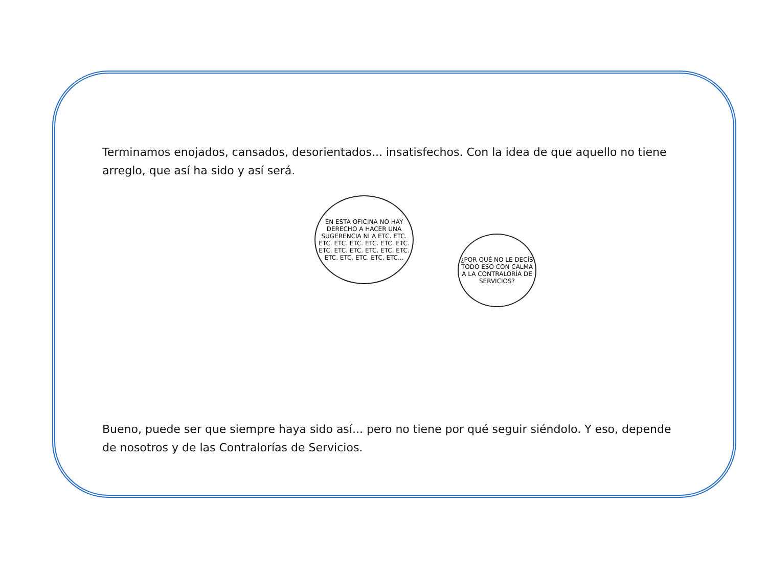Terminamos enojados, cansados, desorientados... insatisfechos. Con la idea de que aquello no tiene arreglo, que así ha sido y así será.
EN ESTA OFICINA NO HAY DERECHO A HACER UNA SUGERENCIA NI A ETC. ETC. ETC. ETC. ETC. ETC. ETC. ETC. ETC. ETC. ETC. ETC. ETC. ETC. ETC. ETC. ETC. ETC. ETC...
¿POR QUÉ NO LE DECÍS TODO ESO CON CALMA A LA CONTRALORÍA DE SERVICIOS?
Bueno, puede ser que siempre haya sido así... pero no tiene por qué seguir siéndolo. Y eso, depende de nosotros y de las Contralorías de Servicios.